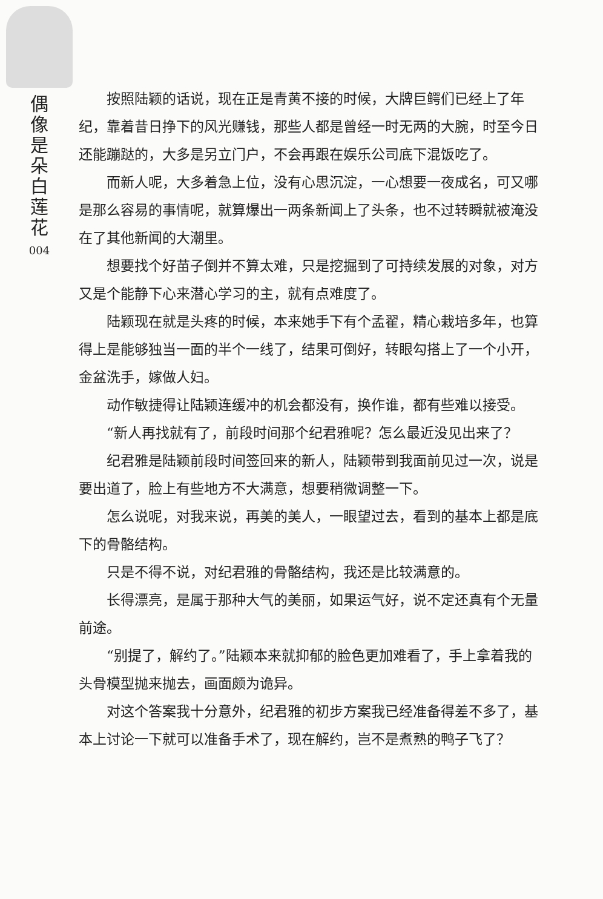偶像是朵白莲花
004
按照陆颖的话说，现在正是青黄不接的时候，大牌巨鳄们已经上了年纪，靠着昔日挣下的风光赚钱，那些人都是曾经一时无两的大腕，时至今日还能蹦跶的，大多是另立门户，不会再跟在娱乐公司底下混饭吃了。
而新人呢，大多着急上位，没有心思沉淀，一心想要一夜成名，可又哪是那么容易的事情呢，就算爆出一两条新闻上了头条，也不过转瞬就被淹没在了其他新闻的大潮里。
想要找个好苗子倒并不算太难，只是挖掘到了可持续发展的对象，对方又是个能静下心来潜心学习的主，就有点难度了。
陆颖现在就是头疼的时候，本来她手下有个孟翟，精心栽培多年，也算得上是能够独当一面的半个一线了，结果可倒好，转眼勾搭上了一个小开，金盆洗手，嫁做人妇。
动作敏捷得让陆颖连缓冲的机会都没有，换作谁，都有些难以接受。
“新人再找就有了，前段时间那个纪君雅呢？怎么最近没见出来了？
纪君雅是陆颖前段时间签回来的新人，陆颖带到我面前见过一次，说是要出道了，脸上有些地方不大满意，想要稍微调整一下。
怎么说呢，对我来说，再美的美人，一眼望过去，看到的基本上都是底下的骨骼结构。
只是不得不说，对纪君雅的骨骼结构，我还是比较满意的。
长得漂亮，是属于那种大气的美丽，如果运气好，说不定还真有个无量前途。
“别提了，解约了。”陆颖本来就抑郁的脸色更加难看了，手上拿着我的头骨模型抛来抛去，画面颇为诡异。
对这个答案我十分意外，纪君雅的初步方案我已经准备得差不多了，基本上讨论一下就可以准备手术了，现在解约，岂不是煮熟的鸭子飞了？